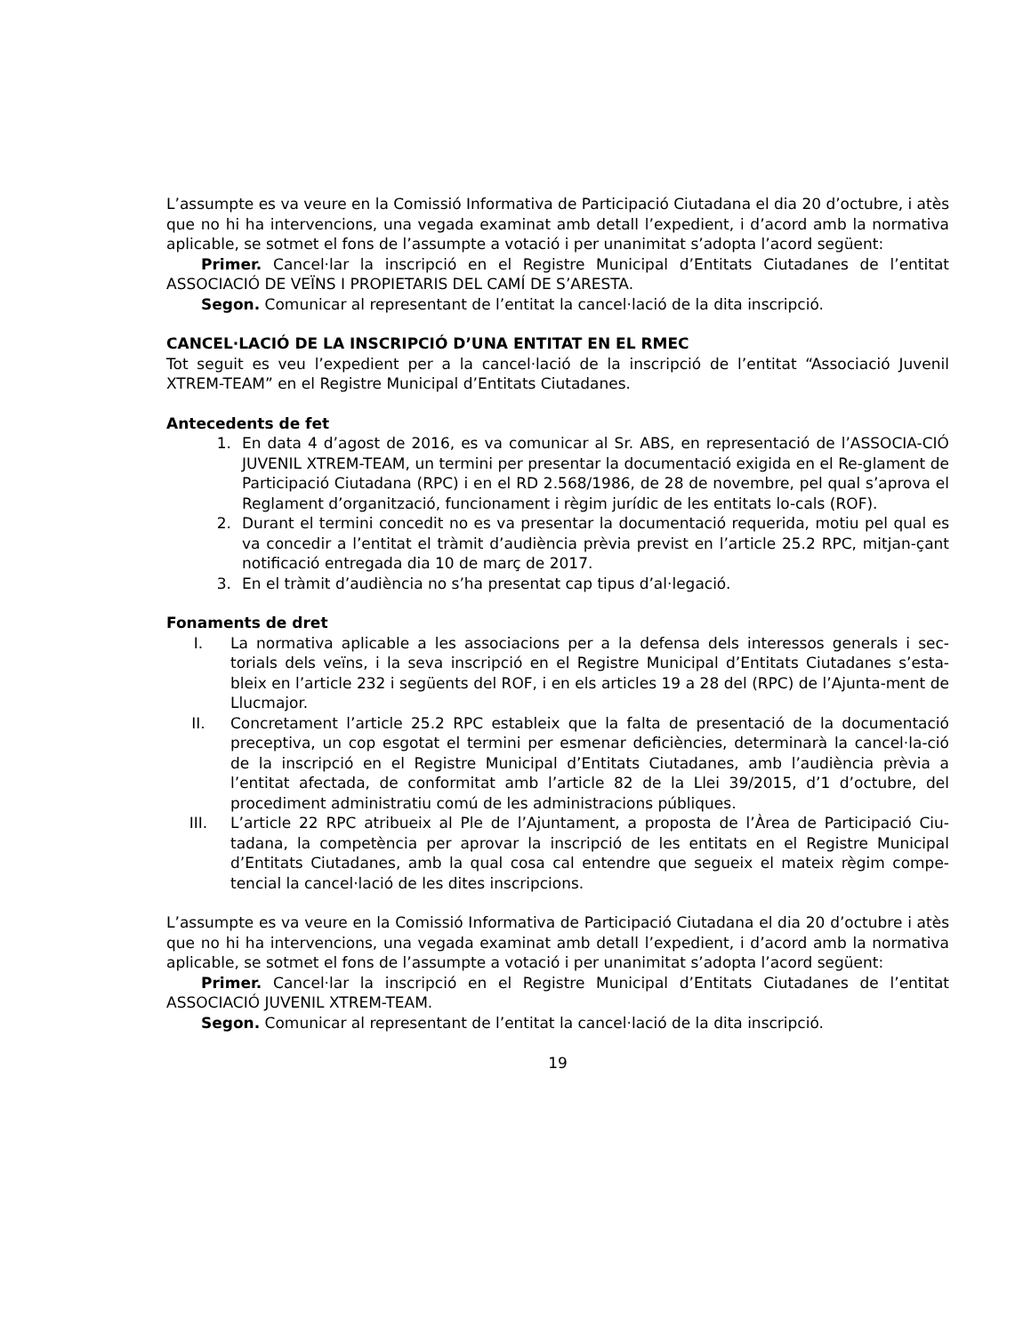L’assumpte es va veure en la Comissió Informativa de Participació Ciutadana el dia 20 d’octubre, i atès que no hi ha intervencions, una vegada examinat amb detall l’expedient, i d’acord amb la normativa aplicable, se sotmet el fons de l’assumpte a votació i per unanimitat s’adopta l’acord següent:
Primer. Cancel·lar la inscripció en el Registre Municipal d’Entitats Ciutadanes de l’entitat ASSOCIACIÓ DE VEÏNS I PROPIETARIS DEL CAMÍ DE S’ARESTA.
Segon. Comunicar al representant de l’entitat la cancel·lació de la dita inscripció.
CANCEL·LACIÓ DE LA INSCRIPCIÓ D’UNA ENTITAT EN EL RMEC
Tot seguit es veu l’expedient per a la cancel·lació de la inscripció de l’entitat “Associació Juvenil XTREM-TEAM” en el Registre Municipal d’Entitats Ciutadanes.
Antecedents de fet
1. En data 4 d’agost de 2016, es va comunicar al Sr. ABS, en representació de l’ASSOCIA-CIÓ JUVENIL XTREM-TEAM, un termini per presentar la documentació exigida en el Re-glament de Participació Ciutadana (RPC) i en el RD 2.568/1986, de 28 de novembre, pel qual s’aprova el Reglament d’organització, funcionament i règim jurídic de les entitats lo-cals (ROF).
2. Durant el termini concedit no es va presentar la documentació requerida, motiu pel qual es va concedir a l’entitat el tràmit d’audiència prèvia previst en l’article 25.2 RPC, mitjan-çant notificació entregada dia 10 de març de 2017.
3. En el tràmit d’audiència no s’ha presentat cap tipus d’al·legació.
Fonaments de dret
I. La normativa aplicable a les associacions per a la defensa dels interessos generals i sec-torials dels veïns, i la seva inscripció en el Registre Municipal d’Entitats Ciutadanes s’esta-bleix en l’article 232 i següents del ROF, i en els articles 19 a 28 del (RPC) de l’Ajunta-ment de Llucmajor.
II. Concretament l’article 25.2 RPC estableix que la falta de presentació de la documentació preceptiva, un cop esgotat el termini per esmenar deficiències, determinarà la cancel·la-ció de la inscripció en el Registre Municipal d’Entitats Ciutadanes, amb l’audiència prèvia a l’entitat afectada, de conformitat amb l’article 82 de la Llei 39/2015, d’1 d’octubre, del procediment administratiu comú de les administracions públiques.
III. L’article 22 RPC atribueix al Ple de l’Ajuntament, a proposta de l’Àrea de Participació Ciu-tadana, la competència per aprovar la inscripció de les entitats en el Registre Municipal d’Entitats Ciutadanes, amb la qual cosa cal entendre que segueix el mateix règim compe-tencial la cancel·lació de les dites inscripcions.
L’assumpte es va veure en la Comissió Informativa de Participació Ciutadana el dia 20 d’octubre i atès que no hi ha intervencions, una vegada examinat amb detall l’expedient, i d’acord amb la normativa aplicable, se sotmet el fons de l’assumpte a votació i per unanimitat s’adopta l’acord següent:
Primer. Cancel·lar la inscripció en el Registre Municipal d’Entitats Ciutadanes de l’entitat ASSOCIACIÓ JUVENIL XTREM-TEAM.
Segon. Comunicar al representant de l’entitat la cancel·lació de la dita inscripció.
19